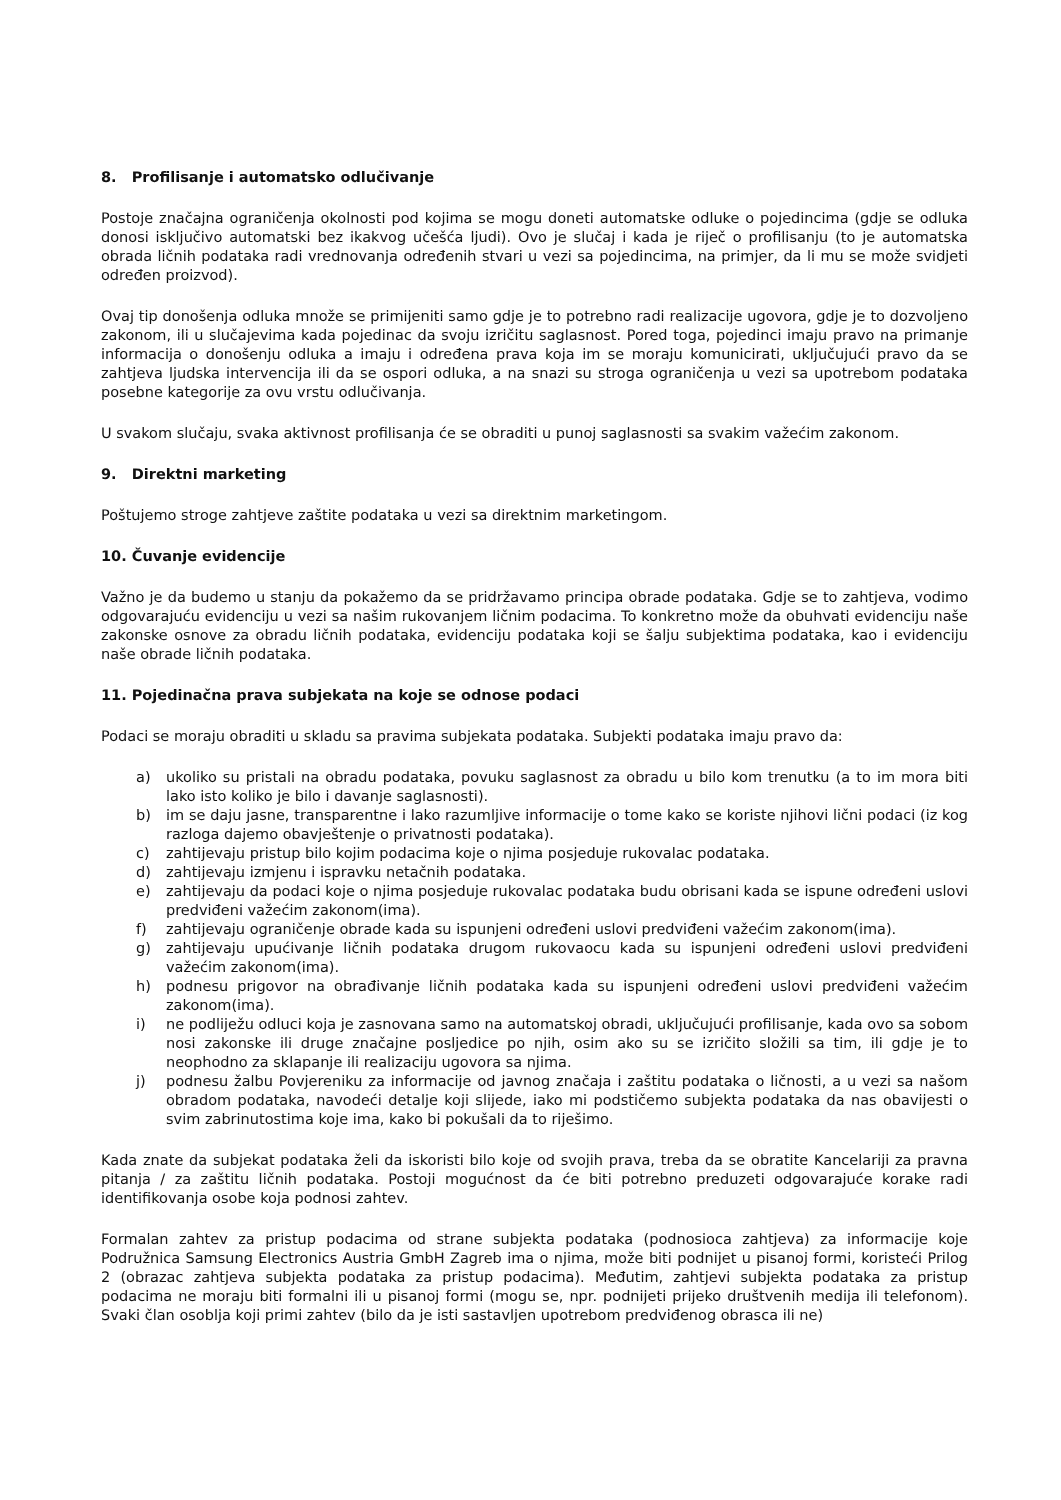8. Profilisanje i automatsko odlučivanje
Postoje značajna ograničenja okolnosti pod kojima se mogu doneti automatske odluke o pojedincima (gdje se odluka donosi isključivo automatski bez ikakvog učešća ljudi). Ovo je slučaj i kada je riječ o profilisanju (to je automatska obrada ličnih podataka radi vrednovanja određenih stvari u vezi sa pojedincima, na primjer, da li mu se može svidjeti određen proizvod).
Ovaj tip donošenja odluka množe se primijeniti samo gdje je to potrebno radi realizacije ugovora, gdje je to dozvoljeno zakonom, ili u slučajevima kada pojedinac da svoju izričitu saglasnost. Pored toga, pojedinci imaju pravo na primanje informacija o donošenju odluka a imaju i određena prava koja im se moraju komunicirati, uključujući pravo da se zahtjeva ljudska intervencija ili da se ospori odluka, a na snazi su stroga ograničenja u vezi sa upotrebom podataka posebne kategorije za ovu vrstu odlučivanja.
U svakom slučaju, svaka aktivnost profilisanja će se obraditi u punoj saglasnosti sa svakim važećim zakonom.
9. Direktni marketing
Poštujemo stroge zahtjeve zaštite podataka u vezi sa direktnim marketingom.
10. Čuvanje evidencije
Važno je da budemo u stanju da pokažemo da se pridržavamo principa obrade podataka. Gdje se to zahtjeva, vodimo odgovarajuću evidenciju u vezi sa našim rukovanjem ličnim podacima. To konkretno može da obuhvati evidenciju naše zakonske osnove za obradu ličnih podataka, evidenciju podataka koji se šalju subjektima podataka, kao i evidenciju naše obrade ličnih podataka.
11. Pojedinačna prava subjekata na koje se odnose podaci
Podaci se moraju obraditi u skladu sa pravima subjekata podataka. Subjekti podataka imaju pravo da:
a) ukoliko su pristali na obradu podataka, povuku saglasnost za obradu u bilo kom trenutku (a to im mora biti lako isto koliko je bilo i davanje saglasnosti).
b) im se daju jasne, transparentne i lako razumljive informacije o tome kako se koriste njihovi lični podaci (iz kog razloga dajemo obavještenje o privatnosti podataka).
c) zahtijevaju pristup bilo kojim podacima koje o njima posjeduje rukovalac podataka.
d) zahtijevaju izmjenu i ispravku netačnih podataka.
e) zahtijevaju da podaci koje o njima posjeduje rukovalac podataka budu obrisani kada se ispune određeni uslovi predviđeni važećim zakonom(ima).
f) zahtijevaju ograničenje obrade kada su ispunjeni određeni uslovi predviđeni važećim zakonom(ima).
g) zahtijevaju upućivanje ličnih podataka drugom rukovaocu kada su ispunjeni određeni uslovi predviđeni važećim zakonom(ima).
h) podnesu prigovor na obrađivanje ličnih podataka kada su ispunjeni određeni uslovi predviđeni važećim zakonom(ima).
i) ne podliježu odluci koja je zasnovana samo na automatskoj obradi, uključujući profilisanje, kada ovo sa sobom nosi zakonske ili druge značajne posljedice po njih, osim ako su se izričito složili sa tim, ili gdje je to neophodno za sklapanje ili realizaciju ugovora sa njima.
j) podnesu žalbu Povjereniku za informacije od javnog značaja i zaštitu podataka o ličnosti, a u vezi sa našom obradom podataka, navodeći detalje koji slijede, iako mi podstičemo subjekta podataka da nas obavijesti o svim zabrinutostima koje ima, kako bi pokušali da to riješimo.
Kada znate da subjekat podataka želi da iskoristi bilo koje od svojih prava, treba da se obratite Kancelariji za pravna pitanja / za zaštitu ličnih podataka. Postoji mogućnost da će biti potrebno preduzeti odgovarajuće korake radi identifikovanja osobe koja podnosi zahtev.
Formalan zahtev za pristup podacima od strane subjekta podataka (podnosioca zahtjeva) za informacije koje Podružnica Samsung Electronics Austria GmbH Zagreb ima o njima, može biti podnijet u pisanoj formi, koristeći Prilog 2 (obrazac zahtjeva subjekta podataka za pristup podacima). Međutim, zahtjevi subjekta podataka za pristup podacima ne moraju biti formalni ili u pisanoj formi (mogu se, npr. podnijeti prijeko društvenih medija ili telefonom). Svaki član osoblja koji primi zahtev (bilo da je isti sastavljen upotrebom predviđenog obrasca ili ne)